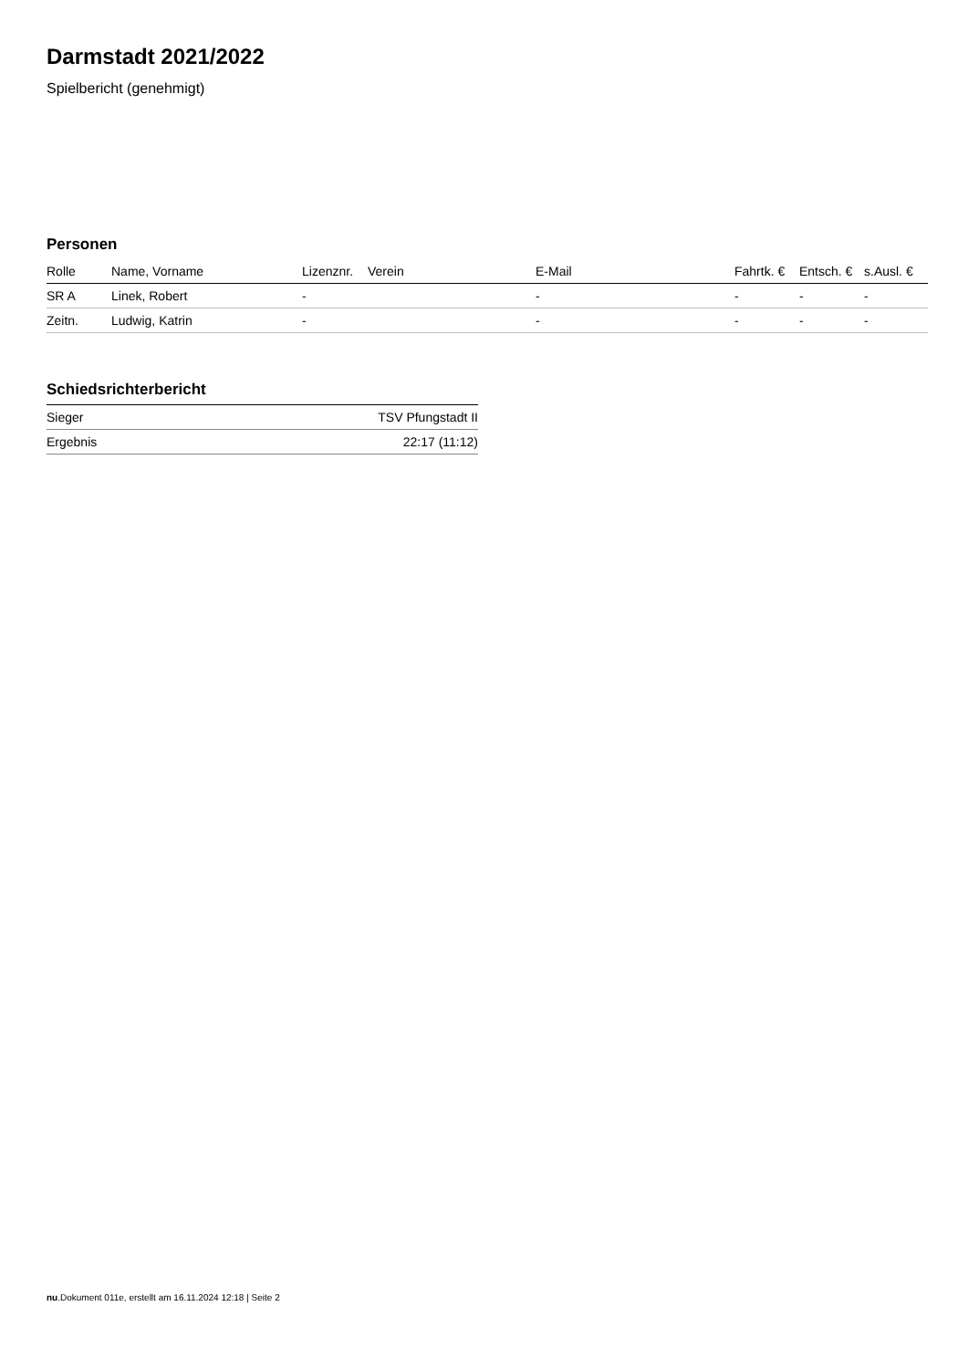Darmstadt 2021/2022
Spielbericht (genehmigt)
Personen
| Rolle | Name, Vorname | Lizenznr. | Verein | E-Mail | Fahrtk. € | Entsch. € | s.Ausl. € |
| --- | --- | --- | --- | --- | --- | --- | --- |
| SR A | Linek, Robert | - | | - | - | - | - |
| Zeitn. | Ludwig, Katrin | - | | - | - | - | - |
Schiedsrichterbericht
| Sieger | TSV Pfungstadt II |
| Ergebnis | 22:17 (11:12) |
nu.Dokument 011e, erstellt am 16.11.2024 12:18 | Seite 2